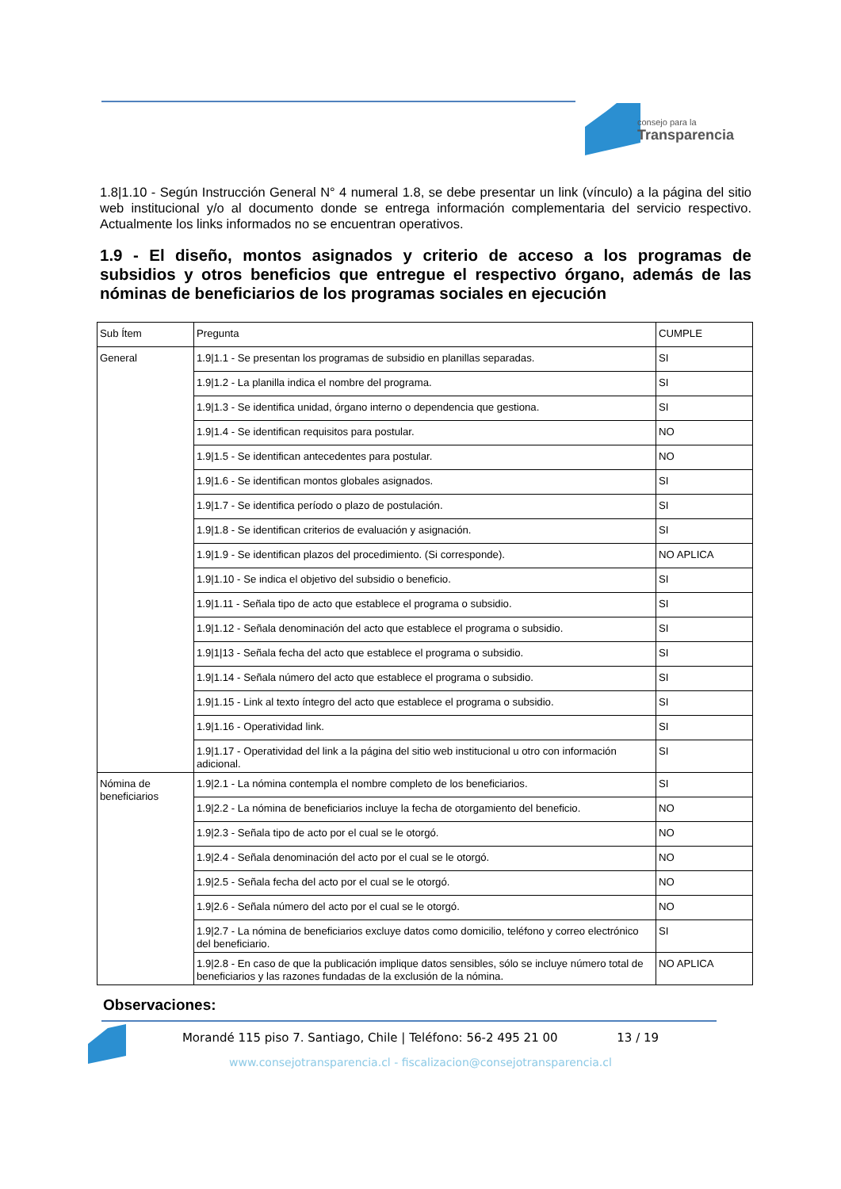consejo para la
Transparencia
1.8|1.10 - Según Instrucción General N° 4 numeral 1.8, se debe presentar un link (vínculo) a la página del sitio web institucional y/o al documento donde se entrega información complementaria del servicio respectivo. Actualmente los links informados no se encuentran operativos.
1.9 - El diseño, montos asignados y criterio de acceso a los programas de subsidios y otros beneficios que entregue el respectivo órgano, además de las nóminas de beneficiarios de los programas sociales en ejecución
| Sub Ítem | Pregunta | CUMPLE |
| General | 1.9/1.1 - Se presentan los programas de subsidio en planillas separadas. | SI |
| | 1.9/1.2 - La planilla indica el nombre del programa. | SI |
| | 1.9/1.3 - Se identifica unidad, órgano interno o dependencia que gestiona. | SI |
| | 1.9/1.4 - Se identifican requisitos para postular. | NO |
| | 1.9/1.5 - Se identifican antecedentes para postular. | NO |
| | 1.9/1.6 - Se identifican montos globales asignados. | SI |
| | 1.9/1.7 - Se identifica período o plazo de postulación. | SI |
| | 1.9/1.8 - Se identifican criterios de evaluación y asignación. | SI |
| | 1.9/1.9 - Se identifican plazos del procedimiento. (Si corresponde). | NO APLICA |
| | 1.9/1.10 - Se indica el objetivo del subsidio o beneficio. | SI |
| | 1.9/1.11 - Señala tipo de acto que establece el programa o subsidio. | SI |
| | 1.9/1.12 - Señala denominación del acto que establece el programa o subsidio. | SI |
| | 1.9/1/13 - Señala fecha del acto que establece el programa o subsidio. | SI |
| | 1.9/1.14 - Señala número del acto que establece el programa o subsidio. | SI |
| | 1.9/1.15 - Link al texto íntegro del acto que establece el programa o subsidio. | SI |
| | 1.9/1.16 - Operatividad link. | SI |
| | 1.9/1.17 - Operatividad del link a la página del sitio web institucional u otro con información adicional. | SI |
| Nómina de beneficiarios | 1.9/2.1 - La nómina contempla el nombre completo de los beneficiarios. | SI |
| | 1.9/2.2 - La nómina de beneficiarios incluye la fecha de otorgamiento del beneficio. | NO |
| | 1.9/2.3 - Señala tipo de acto por el cual se le otorgó. | NO |
| | 1.9/2.4 - Señala denominación del acto por el cual se le otorgó. | NO |
| | 1.9/2.5 - Señala fecha del acto por el cual se le otorgó. | NO |
| | 1.9/2.6 - Señala número del acto por el cual se le otorgó. | NO |
| | 1.9/2.7 - La nómina de beneficiarios excluye datos como domicilio, teléfono y correo electrónico del beneficiario. | SI |
| | 1.9/2.8 - En caso de que la publicación implique datos sensibles, sólo se incluye número total de beneficiarios y las razones fundadas de la exclusión de la nómina. | NO APLICA |
Observaciones:
Morandé 115 piso 7. Santiago, Chile | Teléfono: 56-2 495 21 00 13 / 19
www.consejotransparencia.cl - fiscalizacion@consejotransparencia.cl